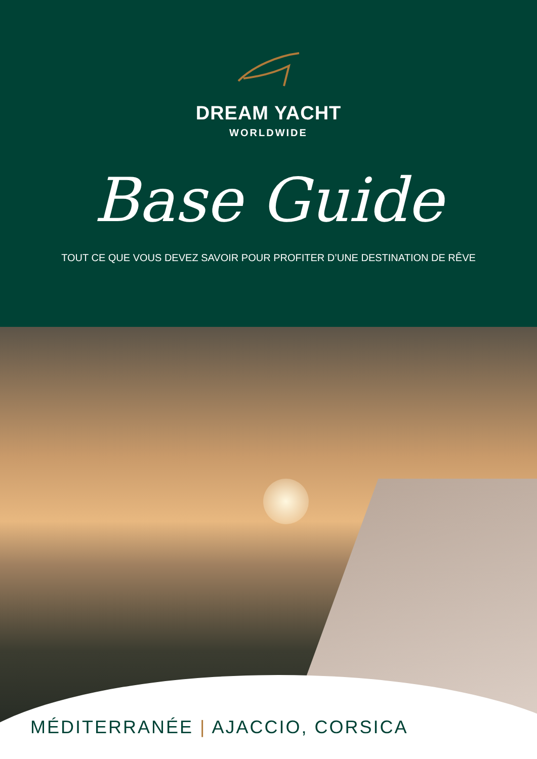DREAM YACHT
WORLDWIDE
Base Guide
TOUT CE QUE VOUS DEVEZ SAVOIR POUR PROFITER D’UNE DESTINATION DE RÊVE
MÉDITERRANÉE | AJACCIO, CORSICA